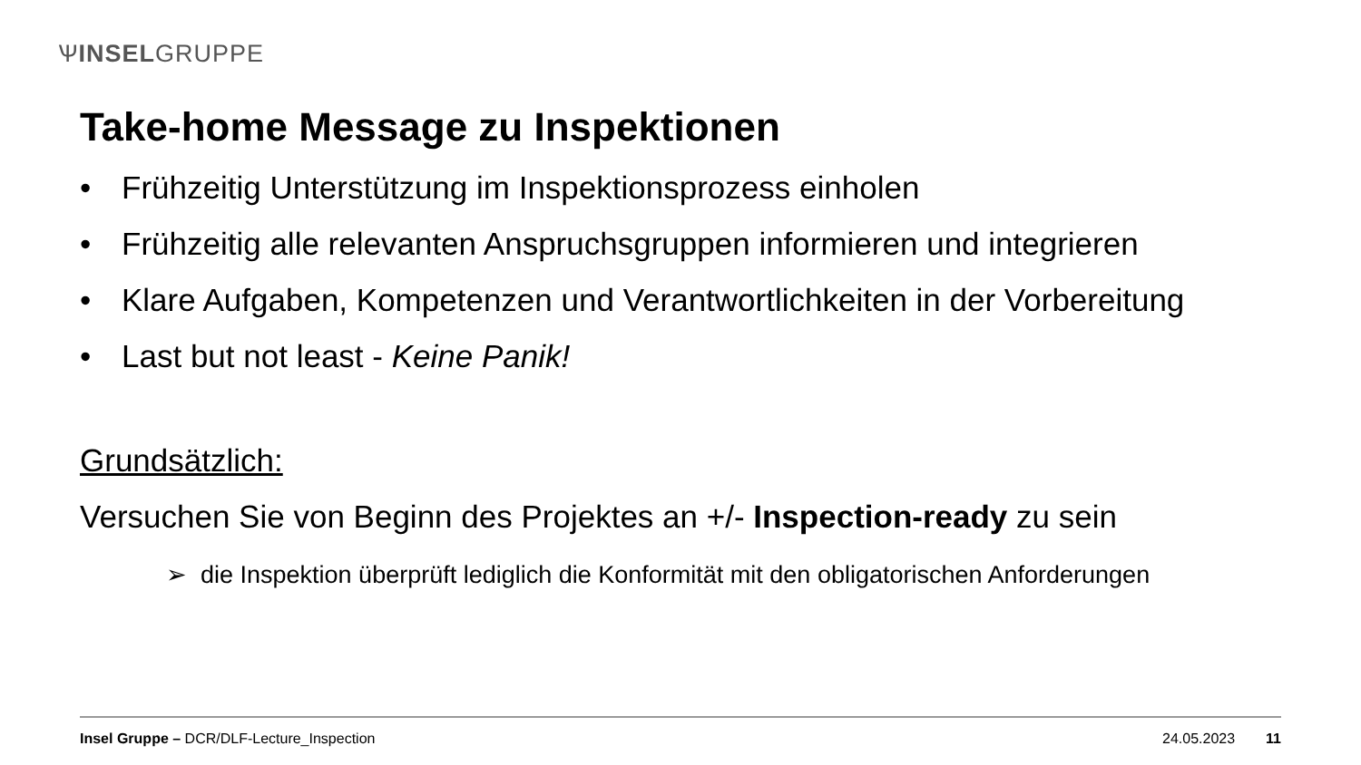ѰINSELGRUPPE
Take-home Message zu Inspektionen
• Frühzeitig Unterstützung im Inspektionsprozess einholen
• Frühzeitig alle relevanten Anspruchsgruppen informieren und integrieren
• Klare Aufgaben, Kompetenzen und Verantwortlichkeiten in der Vorbereitung
• Last but not least - Keine Panik!
Grundsätzlich:
Versuchen Sie von Beginn des Projektes an +/- Inspection-ready zu sein
➢ die Inspektion überprüft lediglich die Konformität mit den obligatorischen Anforderungen
Insel Gruppe – DCR/DLF-Lecture_Inspection 24.05.2023 11